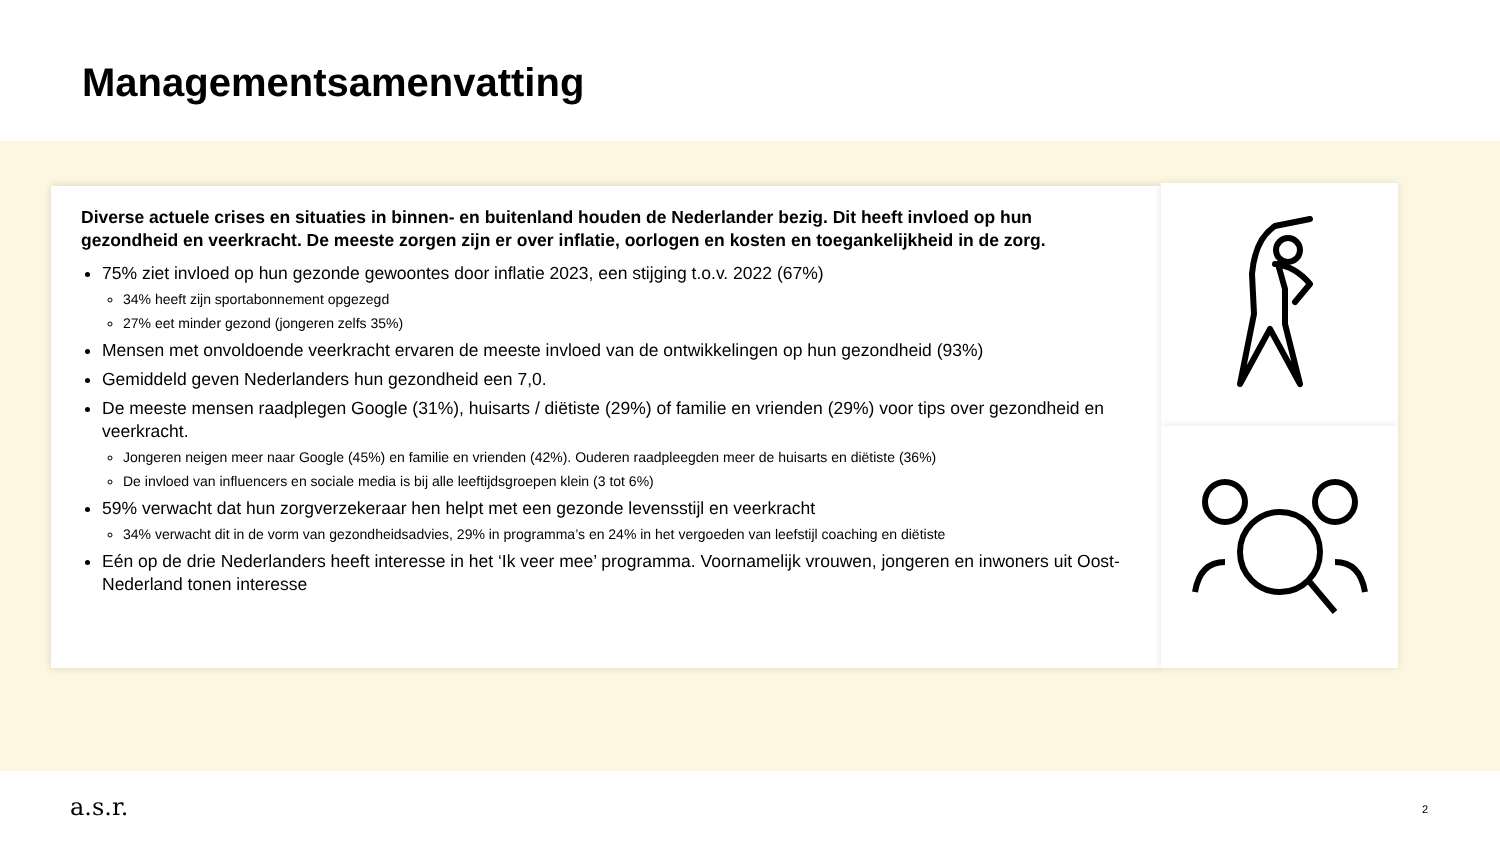Managementsamenvatting
Diverse actuele crises en situaties in binnen- en buitenland houden de Nederlander bezig. Dit heeft invloed op hun gezondheid en veerkracht. De meeste zorgen zijn er over inflatie, oorlogen en kosten en toegankelijkheid in de zorg.
75% ziet invloed op hun gezonde gewoontes door inflatie 2023, een stijging t.o.v. 2022 (67%)
34% heeft zijn sportabonnement opgezegd
27% eet minder gezond (jongeren zelfs 35%)
Mensen met onvoldoende veerkracht ervaren de meeste invloed van de ontwikkelingen op hun gezondheid (93%)
Gemiddeld geven Nederlanders hun gezondheid een 7,0.
De meeste mensen raadplegen Google (31%), huisarts / diëtiste (29%) of familie en vrienden (29%) voor tips over gezondheid en veerkracht.
Jongeren neigen meer naar Google (45%) en familie en vrienden (42%). Ouderen raadpleegden meer de huisarts en diëtiste (36%)
De invloed van influencers en sociale media is bij alle leeftijdsgroepen klein (3 tot 6%)
59% verwacht dat hun zorgverzekeraar hen helpt met een gezonde levensstijl en veerkracht
34% verwacht dit in de vorm van gezondheidsadvies, 29% in programma’s en 24% in het vergoeden van leefstijl coaching en diëtiste
Eén op de drie Nederlanders heeft interesse in het ‘Ik veer mee’ programma. Voornamelijk vrouwen, jongeren en inwoners uit Oost-Nederland tonen interesse
a.s.r.
2